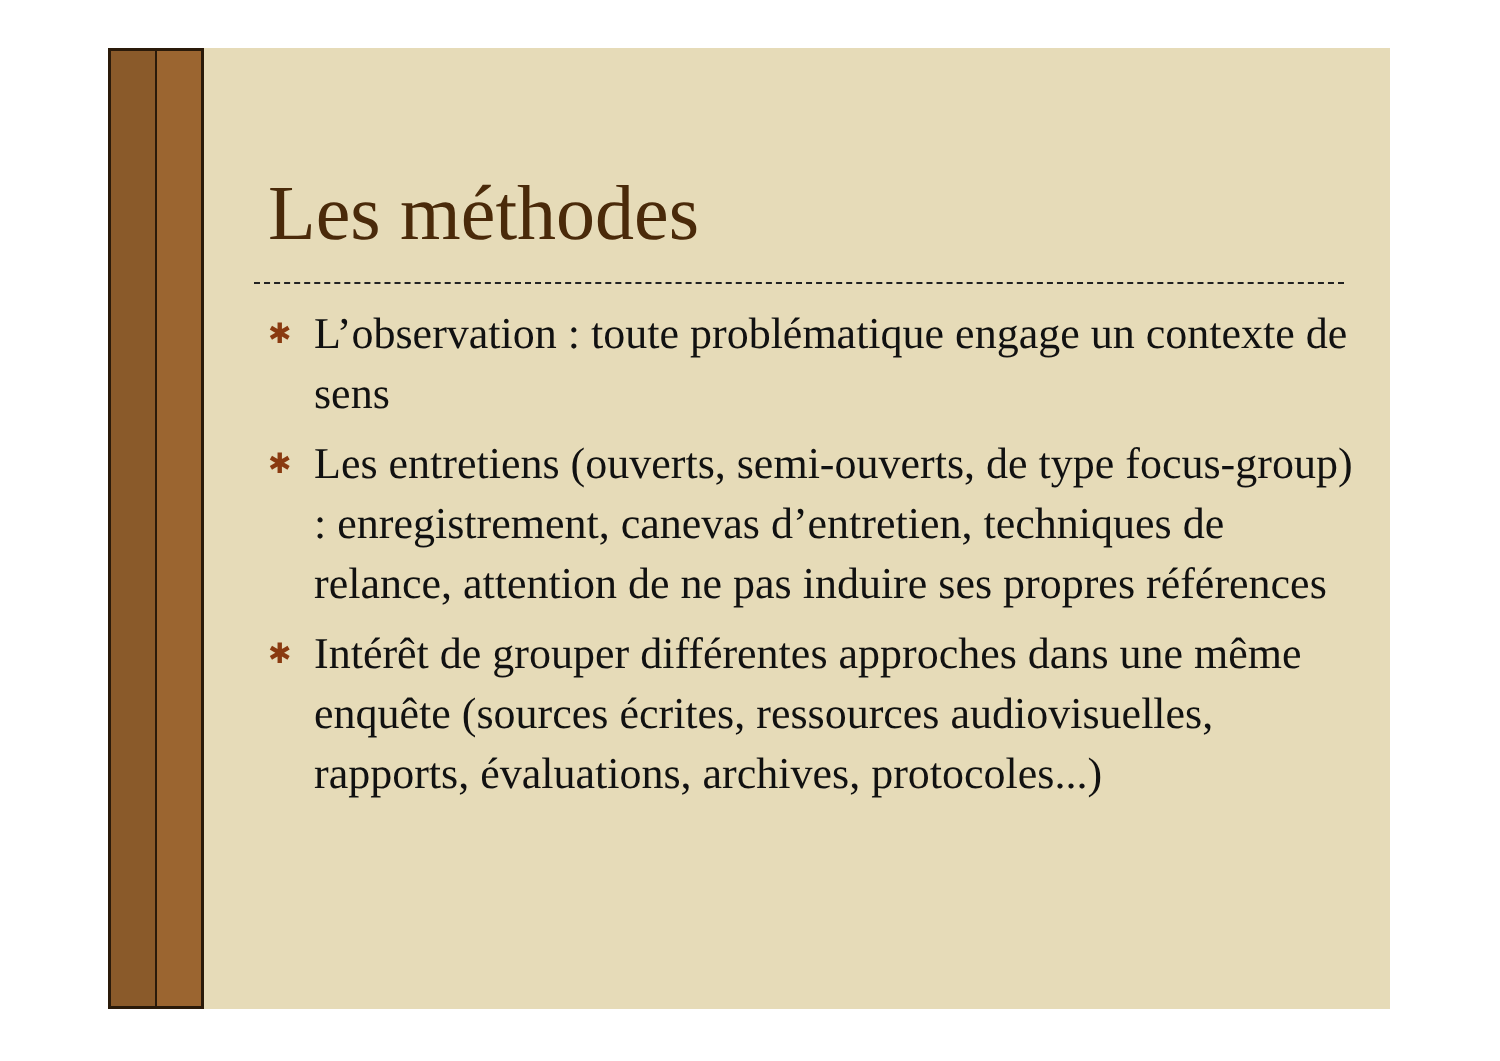Les méthodes
✱ L’observation : toute problématique engage un contexte de sens
✱ Les entretiens (ouverts, semi-ouverts, de type focus-group) : enregistrement, canevas d’entretien, techniques de relance, attention de ne pas induire ses propres références
✱ Intérêt de grouper différentes approches dans une même enquête (sources écrites, ressources audiovisuelles, rapports, évaluations, archives, protocoles...)